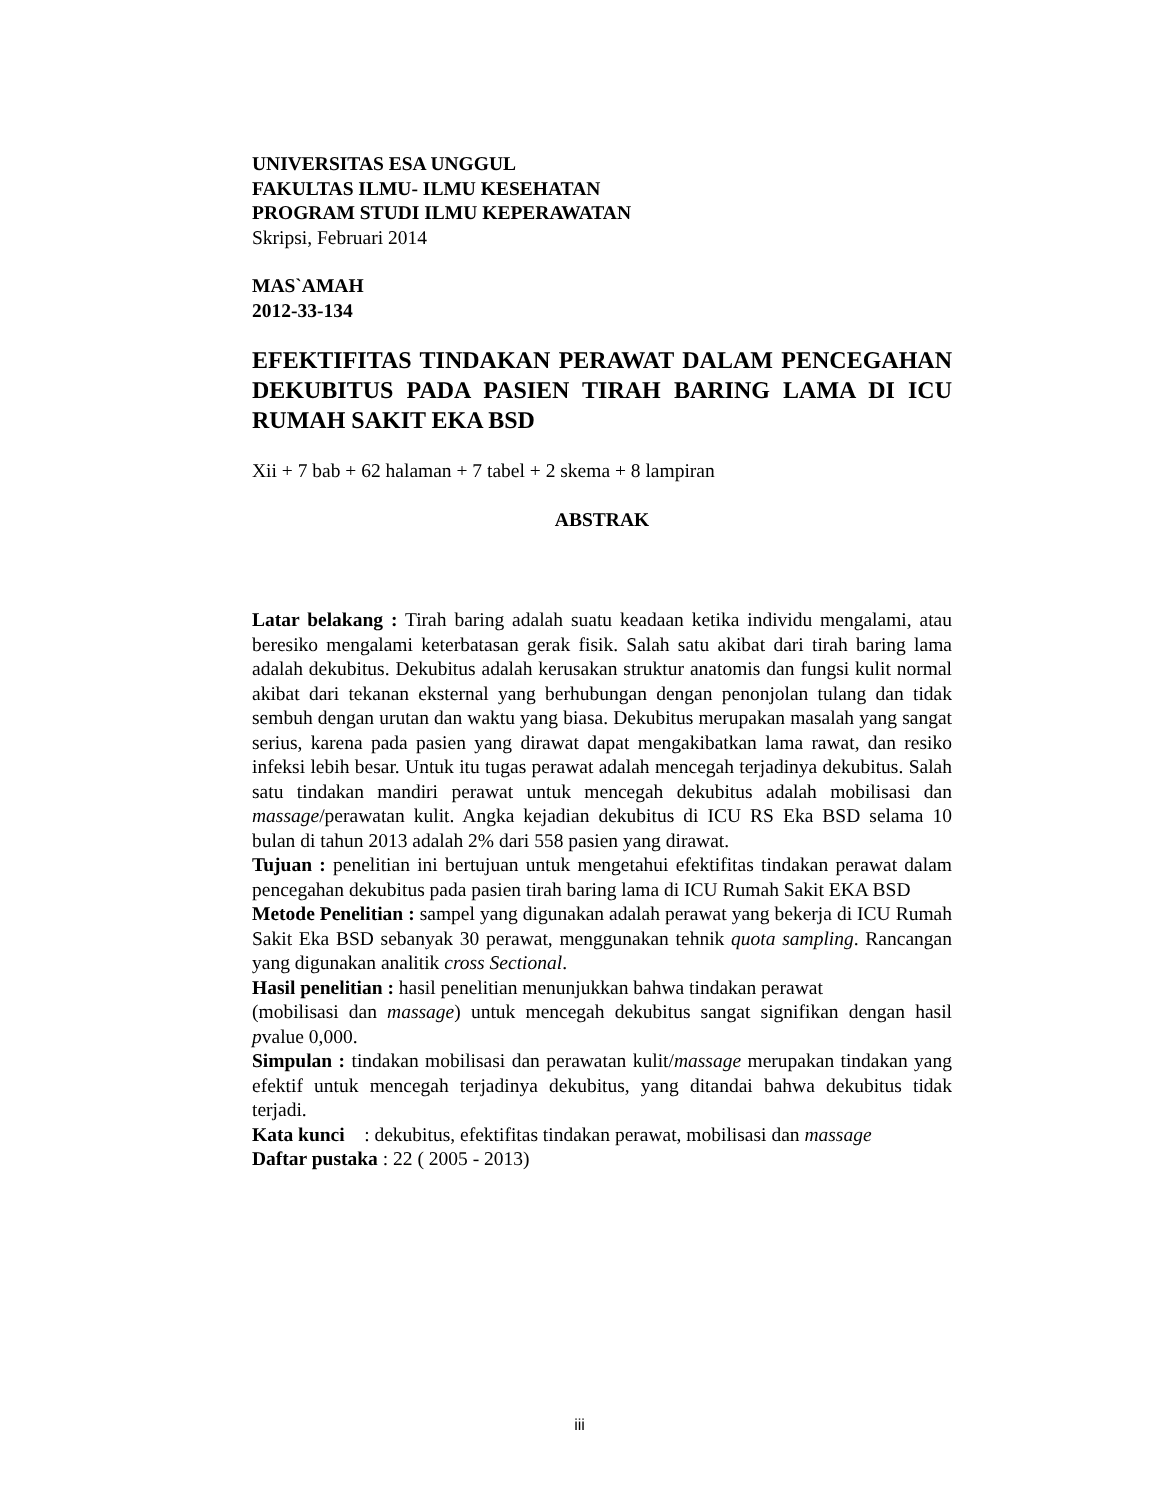UNIVERSITAS ESA UNGGUL
FAKULTAS ILMU- ILMU KESEHATAN
PROGRAM STUDI ILMU KEPERAWATAN
Skripsi, Februari 2014
MAS`AMAH
2012-33-134
EFEKTIFITAS TINDAKAN PERAWAT DALAM PENCEGAHAN DEKUBITUS PADA PASIEN TIRAH BARING LAMA DI ICU RUMAH SAKIT EKA BSD
Xii + 7 bab + 62 halaman + 7 tabel + 2 skema + 8 lampiran
ABSTRAK
Latar belakang : Tirah baring adalah suatu keadaan ketika individu mengalami, atau beresiko mengalami keterbatasan gerak fisik. Salah satu akibat dari tirah baring lama adalah dekubitus. Dekubitus adalah kerusakan struktur anatomis dan fungsi kulit normal akibat dari tekanan eksternal yang berhubungan dengan penonjolan tulang dan tidak sembuh dengan urutan dan waktu yang biasa. Dekubitus merupakan masalah yang sangat serius, karena pada pasien yang dirawat dapat mengakibatkan lama rawat, dan resiko infeksi lebih besar. Untuk itu tugas perawat adalah mencegah terjadinya dekubitus. Salah satu tindakan mandiri perawat untuk mencegah dekubitus adalah mobilisasi dan massage/perawatan kulit. Angka kejadian dekubitus di ICU RS Eka BSD selama 10 bulan di tahun 2013 adalah 2% dari 558 pasien yang dirawat.
Tujuan : penelitian ini bertujuan untuk mengetahui efektifitas tindakan perawat dalam pencegahan dekubitus pada pasien tirah baring lama di ICU Rumah Sakit EKA BSD
Metode Penelitian : sampel yang digunakan adalah perawat yang bekerja di ICU Rumah Sakit Eka BSD sebanyak 30 perawat, menggunakan tehnik quota sampling. Rancangan yang digunakan analitik cross Sectional.
Hasil penelitian : hasil penelitian menunjukkan bahwa tindakan perawat
(mobilisasi dan massage) untuk mencegah dekubitus sangat signifikan dengan hasil pvalue 0,000.
Simpulan : tindakan mobilisasi dan perawatan kulit/massage merupakan tindakan yang efektif untuk mencegah terjadinya dekubitus, yang ditandai bahwa dekubitus tidak terjadi.
Kata kunci : dekubitus, efektifitas tindakan perawat, mobilisasi dan massage
Daftar pustaka : 22 ( 2005 - 2013)
iii